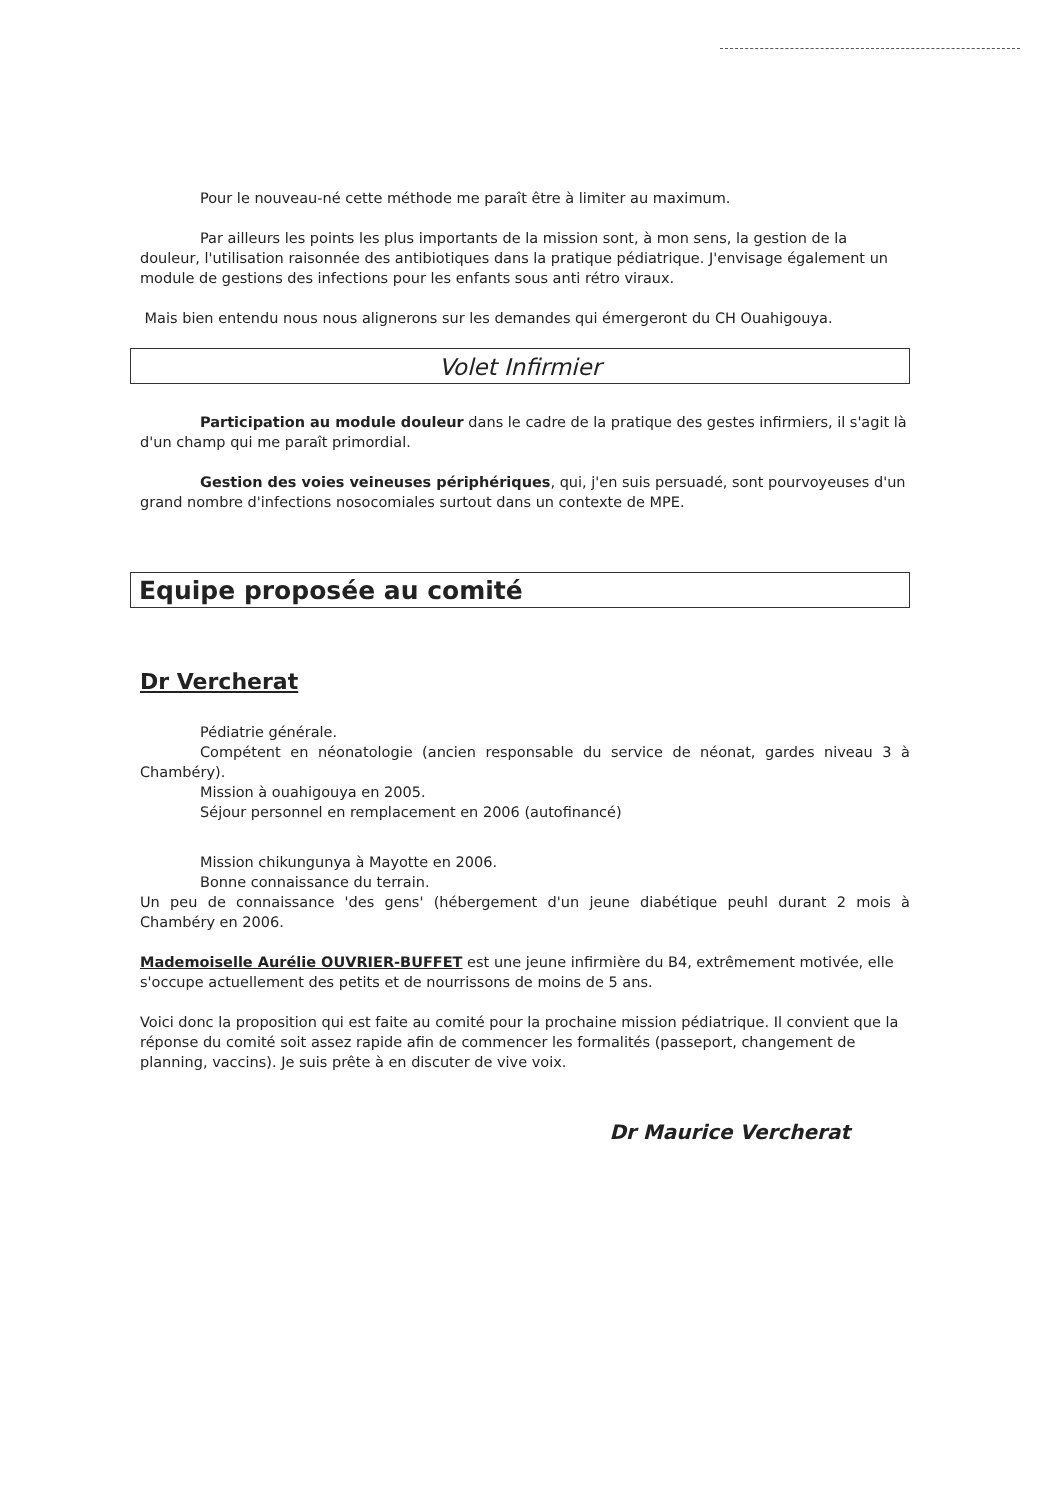Pour le nouveau-né cette méthode me paraît être à limiter au maximum.
Par ailleurs les points les plus importants de la mission sont, à mon sens, la gestion de la douleur, l'utilisation raisonnée des antibiotiques dans la pratique pédiatrique. J'envisage également un module de gestions des infections pour les enfants sous anti rétro viraux.
Mais bien entendu nous nous alignerons sur les demandes qui émergeront du CH Ouahigouya.
Volet Infirmier
Participation au module douleur dans le cadre de la pratique des gestes infirmiers, il s'agit là d'un champ qui me paraît primordial.
Gestion des voies veineuses périphériques, qui, j'en suis persuadé, sont pourvoyeuses d'un grand nombre d'infections nosocomiales surtout dans un contexte de MPE.
Equipe proposée au comité
Dr Vercherat
Pédiatrie générale.
Compétent en néonatologie (ancien responsable du service de néonat, gardes niveau 3 à Chambéry).
Mission à ouahigouya en 2005.
Séjour personnel en remplacement en 2006 (autofinancé)
Mission chikungunya à Mayotte en 2006.
Bonne connaissance du terrain.
Un peu de connaissance 'des gens' (hébergement d'un jeune diabétique peuhl durant 2 mois à Chambéry en 2006.
Mademoiselle Aurélie OUVRIER-BUFFET est une jeune infirmière du B4, extrêmement motivée, elle s'occupe actuellement des petits et de nourrissons de moins de 5 ans.
Voici donc la proposition qui est faite au comité pour la prochaine mission pédiatrique. Il convient que la réponse du comité soit assez rapide afin de commencer les formalités (passeport, changement de planning, vaccins). Je suis prête à en discuter de vive voix.
Dr Maurice Vercherat